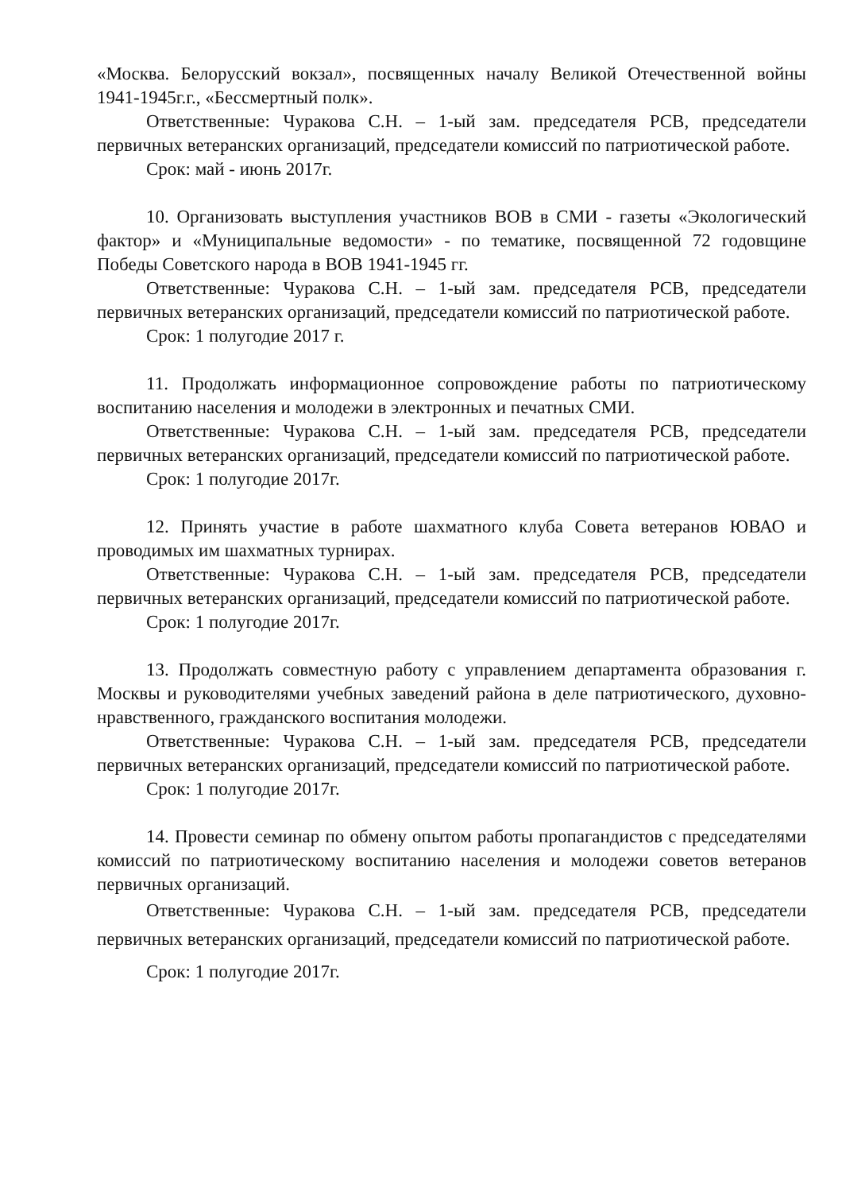«Москва. Белорусский вокзал», посвященных началу Великой Отечественной войны 1941-1945г.г., «Бессмертный полк».
Ответственные: Чуракова С.Н. – 1-ый зам. председателя РСВ, председатели первичных ветеранских организаций, председатели комиссий по патриотической работе.
Срок: май - июнь 2017г.
10. Организовать выступления участников ВОВ в СМИ - газеты «Экологический фактор» и «Муниципальные ведомости» - по тематике, посвященной 72 годовщине Победы Советского народа в ВОВ 1941-1945 гг.
Ответственные: Чуракова С.Н. – 1-ый зам. председателя РСВ, председатели первичных ветеранских организаций, председатели комиссий по патриотической работе.
Срок: 1 полугодие 2017 г.
11. Продолжать информационное сопровождение работы по патриотическому воспитанию населения и молодежи в электронных и печатных СМИ.
Ответственные: Чуракова С.Н. – 1-ый зам. председателя РСВ, председатели первичных ветеранских организаций, председатели комиссий по патриотической работе.
Срок: 1 полугодие 2017г.
12. Принять участие в работе шахматного клуба Совета ветеранов ЮВАО и проводимых им шахматных турнирах.
Ответственные: Чуракова С.Н. – 1-ый зам. председателя РСВ, председатели первичных ветеранских организаций, председатели комиссий по патриотической работе.
Срок: 1 полугодие 2017г.
13. Продолжать совместную работу с управлением департамента образования г. Москвы и руководителями учебных заведений района в деле патриотического, духовно-нравственного, гражданского воспитания молодежи.
Ответственные: Чуракова С.Н. – 1-ый зам. председателя РСВ, председатели первичных ветеранских организаций, председатели комиссий по патриотической работе.
Срок: 1 полугодие 2017г.
14. Провести семинар по обмену опытом работы пропагандистов с председателями комиссий по патриотическому воспитанию населения и молодежи советов ветеранов первичных организаций.
Ответственные: Чуракова С.Н. – 1-ый зам. председателя РСВ, председатели первичных ветеранских организаций, председатели комиссий по патриотической работе.
Срок: 1 полугодие 2017г.